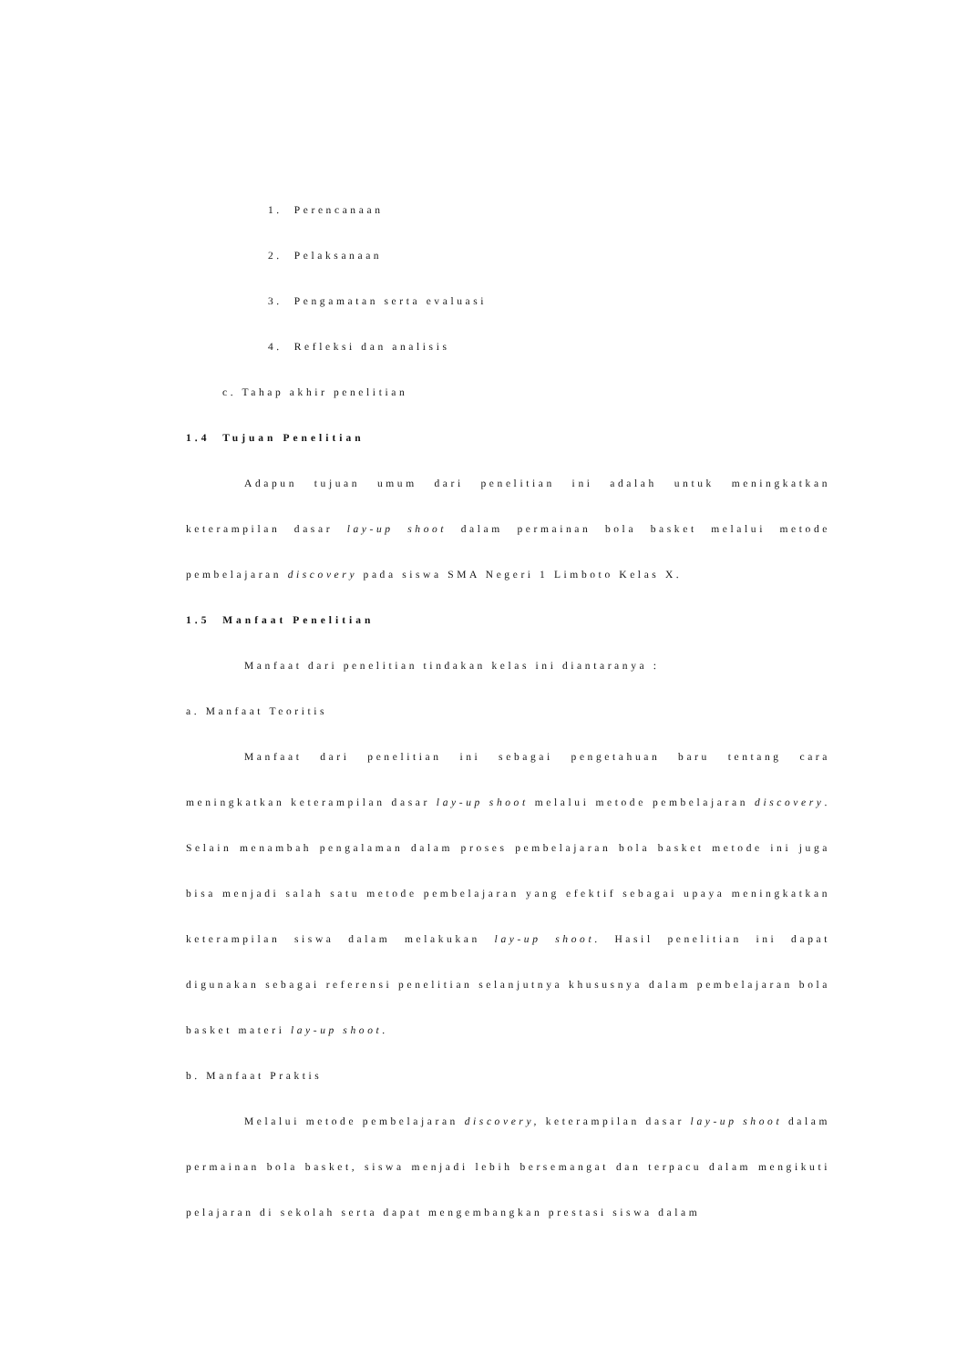1. Perencanaan
2. Pelaksanaan
3. Pengamatan serta evaluasi
4. Refleksi dan analisis
c. Tahap akhir penelitian
1.4 Tujuan Penelitian
Adapun tujuan umum dari penelitian ini adalah untuk meningkatkan keterampilan dasar lay-up shoot dalam permainan bola basket melalui metode pembelajaran discovery pada siswa SMA Negeri 1 Limboto Kelas X.
1.5 Manfaat Penelitian
Manfaat dari penelitian tindakan kelas ini diantaranya :
a. Manfaat Teoritis
Manfaat dari penelitian ini sebagai pengetahuan baru tentang cara meningkatkan keterampilan dasar lay-up shoot melalui metode pembelajaran discovery. Selain menambah pengalaman dalam proses pembelajaran bola basket metode ini juga bisa menjadi salah satu metode pembelajaran yang efektif sebagai upaya meningkatkan keterampilan siswa dalam melakukan lay-up shoot. Hasil penelitian ini dapat digunakan sebagai referensi penelitian selanjutnya khususnya dalam pembelajaran bola basket materi lay-up shoot.
b. Manfaat Praktis
Melalui metode pembelajaran discovery, keterampilan dasar lay-up shoot dalam permainan bola basket, siswa menjadi lebih bersemangat dan terpacu dalam mengikuti pelajaran di sekolah serta dapat mengembangkan prestasi siswa dalam